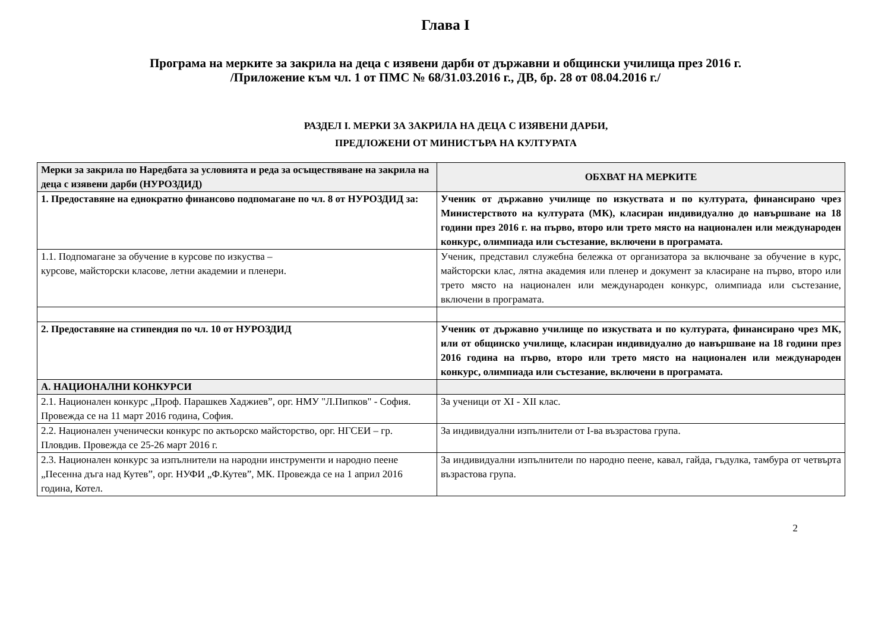Глава I
Програма на мерките за закрила на деца с изявени дарби от държавни и общински училища през 2016 г.
/Приложение към чл. 1 от ПМС № 68/31.03.2016 г., ДВ, бр. 28 от 08.04.2016 г./
РАЗДЕЛ I. МЕРКИ ЗА ЗАКРИЛА НА ДЕЦА С ИЗЯВЕНИ ДАРБИ,
ПРЕДЛОЖЕНИ ОТ МИНИСТЪРА НА КУЛТУРАТА
| Мерки за закрила по Наредбата за условията и реда за осъществяване на закрила на деца с изявени дарби (НУРОЗДИД) | ОБХВАТ НА МЕРКИТЕ |
| --- | --- |
| 1. Предоставяне на еднократно финансово подпомагане по чл. 8 от НУРОЗДИД за: | Ученик от държавно училище по изкуствата и по културата, финансирано чрез Министерството на културата (МК), класиран индивидуално до навършване на 18 години през 2016 г. на първо, второ или трето място на национален или международен конкурс, олимпиада или състезание, включени в програмата. |
| 1.1. Подпомагане за обучение в курсове по изкуства – курсове, майсторски класове, летни академии и пленери. | Ученик, представил служебна бележка от организатора за включване за обучение в курс, майсторски клас, лятна академия или пленер и документ за класиране на първо, второ или трето място на национален или международен конкурс, олимпиада или състезание, включени в програмата. |
| 2. Предоставяне на стипендия по чл. 10 от НУРОЗДИД | Ученик от държавно училище по изкуствата и по културата, финансирано чрез МК, или от общинско училище, класиран индивидуално до навършване на 18 години през 2016 година на първо, второ или трето място на национален или международен конкурс, олимпиада или състезание, включени в програмата. |
| А. НАЦИОНАЛНИ КОНКУРСИ | |
| 2.1. Национален конкурс „Проф. Парашкев Хаджиев”, орг. НМУ "Л.Пипков" - София. Провежда се на 11 март 2016 година, София. | За ученици от XI - XII клас. |
| 2.2. Национален ученически конкурс по актьорско майсторство, орг. НГСЕИ – гр. Пловдив. Провежда се 25-26 март 2016 г. | За индивидуални изпълнители от I-ва възрастова група. |
| 2.3. Национален конкурс за изпълнители на народни инструменти и народно пеене „Песенна дъга над Кутев”, орг. НУФИ „Ф.Кутев”, МК. Провежда се на 1 април 2016 година, Котел. | За индивидуални изпълнители по народно пеене, кавал, гайда, гъдулка, тамбура от четвърта възрастова група. |
2